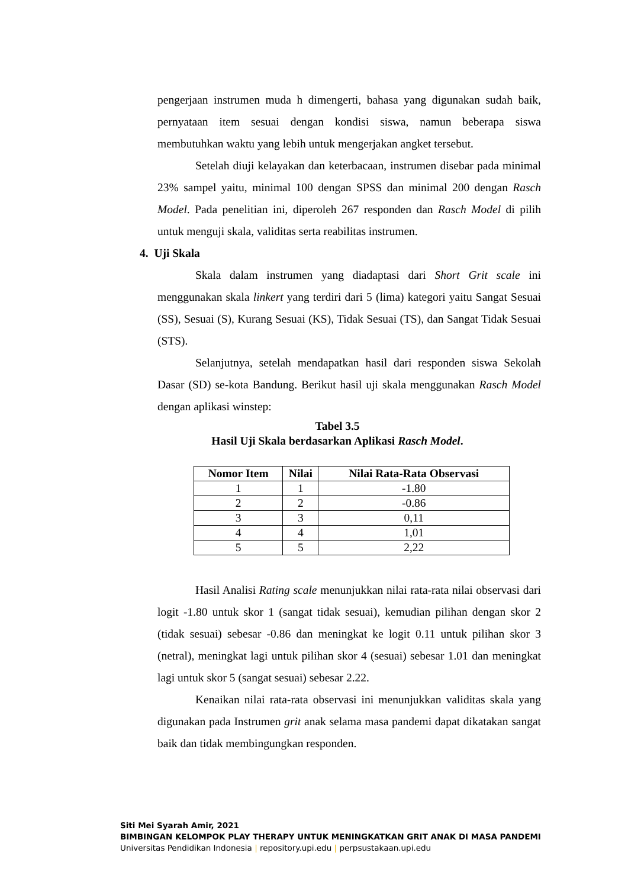pengerjaan instrumen muda h dimengerti, bahasa yang digunakan sudah baik, pernyataan item sesuai dengan kondisi siswa, namun beberapa siswa membutuhkan waktu yang lebih untuk mengerjakan angket tersebut.
Setelah diuji kelayakan dan keterbacaan, instrumen disebar pada minimal 23% sampel yaitu, minimal 100 dengan SPSS dan minimal 200 dengan Rasch Model. Pada penelitian ini, diperoleh 267 responden dan Rasch Model di pilih untuk menguji skala, validitas serta reabilitas instrumen.
4. Uji Skala
Skala dalam instrumen yang diadaptasi dari Short Grit scale ini menggunakan skala linkert yang terdiri dari 5 (lima) kategori yaitu Sangat Sesuai (SS), Sesuai (S), Kurang Sesuai (KS), Tidak Sesuai (TS), dan Sangat Tidak Sesuai (STS).
Selanjutnya, setelah mendapatkan hasil dari responden siswa Sekolah Dasar (SD) se-kota Bandung. Berikut hasil uji skala menggunakan Rasch Model dengan aplikasi winstep:
Tabel 3.5
Hasil Uji Skala berdasarkan Aplikasi Rasch Model.
| Nomor Item | Nilai | Nilai Rata-Rata Observasi |
| --- | --- | --- |
| 1 | 1 | -1.80 |
| 2 | 2 | -0.86 |
| 3 | 3 | 0,11 |
| 4 | 4 | 1,01 |
| 5 | 5 | 2,22 |
Hasil Analisi Rating scale menunjukkan nilai rata-rata nilai observasi dari logit -1.80 untuk skor 1 (sangat tidak sesuai), kemudian pilihan dengan skor 2 (tidak sesuai) sebesar -0.86 dan meningkat ke logit 0.11 untuk pilihan skor 3 (netral), meningkat lagi untuk pilihan skor 4 (sesuai) sebesar 1.01 dan meningkat lagi untuk skor 5 (sangat sesuai) sebesar 2.22.
Kenaikan nilai rata-rata observasi ini menunjukkan validitas skala yang digunakan pada Instrumen grit anak selama masa pandemi dapat dikatakan sangat baik dan tidak membingungkan responden.
Siti Mei Syarah Amir, 2021
BIMBINGAN KELOMPOK PLAY THERAPY UNTUK MENINGKATKAN GRIT ANAK DI MASA PANDEMI
Universitas Pendidikan Indonesia | repository.upi.edu | perpsustakaan.upi.edu